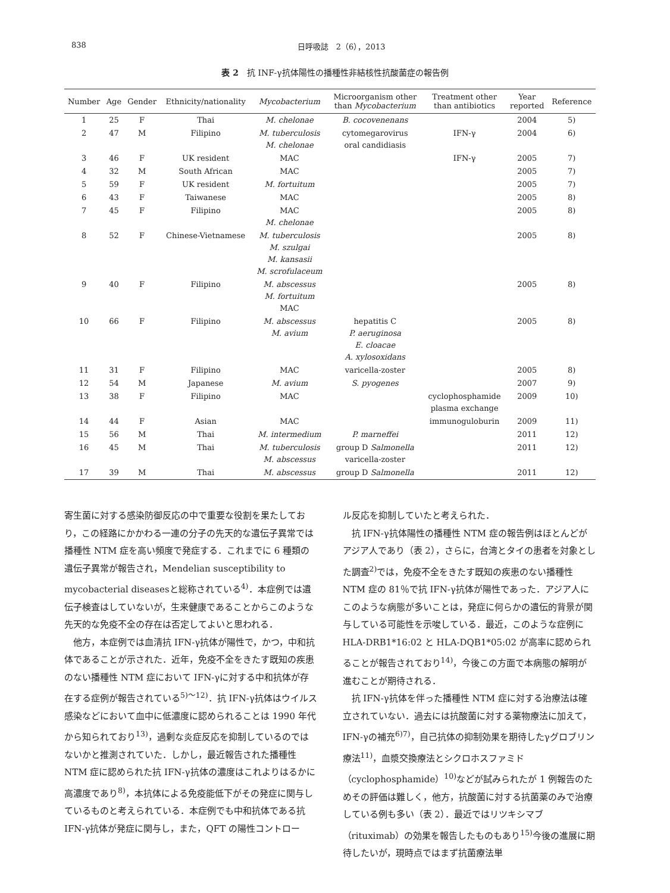838 日呼吸誌　2（6），2013
表 2　抗 INF-γ抗体陽性の播種性非結核性抗酸菌症の報告例
| Number | Age | Gender | Ethnicity/nationality | Mycobacterium | Microorganism other than Mycobacterium | Treatment other than antibiotics | Year reported | Reference |
| --- | --- | --- | --- | --- | --- | --- | --- | --- |
| 1 | 25 | F | Thai | M. chelonae | B. cocovenenans | | 2004 | 5) |
| 2 | 47 | M | Filipino | M. tuberculosis M. chelonae | cytomegarovirus oral candidiasis | IFN-γ | 2004 | 6) |
| 3 | 46 | F | UK resident | MAC | | IFN-γ | 2005 | 7) |
| 4 | 32 | M | South African | MAC | | | 2005 | 7) |
| 5 | 59 | F | UK resident | M. fortuitum | | | 2005 | 7) |
| 6 | 43 | F | Taiwanese | MAC | | | 2005 | 8) |
| 7 | 45 | F | Filipino | MAC M. chelonae | | | 2005 | 8) |
| 8 | 52 | F | Chinese-Vietnamese | M. tuberculosis M. szulgai M. kansasii M. scrofulaceum | | | 2005 | 8) |
| 9 | 40 | F | Filipino | M. abscessus M. fortuitum MAC | | | 2005 | 8) |
| 10 | 66 | F | Filipino | M. abscessus M. avium | hepatitis C P. aeruginosa E. cloacae A. xylosoxidans | | 2005 | 8) |
| 11 | 31 | F | Filipino | MAC | varicella-zoster | | 2005 | 8) |
| 12 | 54 | M | Japanese | M. avium | S. pyogenes | | 2007 | 9) |
| 13 | 38 | F | Filipino | MAC | | cyclophosphamide plasma exchange | 2009 | 10) |
| 14 | 44 | F | Asian | MAC | | immunoguloburin | 2009 | 11) |
| 15 | 56 | M | Thai | M. intermedium | P. marneffei | | 2011 | 12) |
| 16 | 45 | M | Thai | M. tuberculosis M. abscessus | group D Salmonella varicella-zoster | | 2011 | 12) |
| 17 | 39 | M | Thai | M. abscessus | group D Salmonella | | 2011 | 12) |
寄生菌に対する感染防御反応の中で重要な役割を果たしており，この経路にかかわる一連の分子の先天的な遺伝子異常では播種性 NTM 症を高い頻度で発症する．これまでに 6 種類の遺伝子異常が報告され，Mendelian susceptibility to mycobacterial diseasesと総称されている<sup>4)</sup>．本症例では遺伝子検査はしていないが，生来健康であることからこのような先天的な免疫不全の存在は否定してよいと思われる．
他方，本症例では血清抗 IFN-γ抗体が陽性で，かつ，中和抗体であることが示された．近年，免疫不全をきたす既知の疾患のない播種性 NTM 症において IFN-γに対する中和抗体が存在する症例が報告されている<sup>5)～12)</sup>．抗 IFN-γ抗体はウイルス感染などにおいて血中に低濃度に認められることは 1990 年代から知られており<sup>13)</sup>，過剰な炎症反応を抑制しているのではないかと推測されていた．しかし，最近報告された播種性 NTM 症に認められた抗 IFN-γ抗体の濃度はこれよりはるかに高濃度であり<sup>8)</sup>，本抗体による免疫能低下がその発症に関与しているものと考えられている．本症例でも中和抗体である抗 IFN-γ抗体が発症に関与し，また，QFT の陽性コントロー
ル反応を抑制していたと考えられた．
抗 IFN-γ抗体陽性の播種性 NTM 症の報告例はほとんどがアジア人であり（表 2），さらに，台湾とタイの患者を対象とした調査<sup>2)</sup>では，免疫不全をきたす既知の疾患のない播種性 NTM 症の 81％で抗 IFN-γ抗体が陽性であった．アジア人にこのような病態が多いことは，発症に何らかの遺伝的背景が関与している可能性を示唆している．最近，このような症例に HLA-DRB1*16:02 と HLA-DQB1*05:02 が高率に認められることが報告されており<sup>14)</sup>，今後この方面で本病態の解明が進むことが期待される．
抗 IFN-γ抗体を伴った播種性 NTM 症に対する治療法は確立されていない．過去には抗酸菌に対する薬物療法に加えて，IFN-γの補充<sup>6)7)</sup>，自己抗体の抑制効果を期待したγグロブリン療法<sup>11)</sup>，血漿交換療法とシクロホスファミド（cyclophosphamide）<sup>10)</sup>などが試みられたが 1 例報告のためその評価は難しく，他方，抗酸菌に対する抗菌薬のみで治療している例も多い（表 2）．最近ではリツキシマブ（rituximab）の効果を報告したものもあり<sup>15)</sup>今後の進展に期待したいが，現時点ではまず抗菌療法単